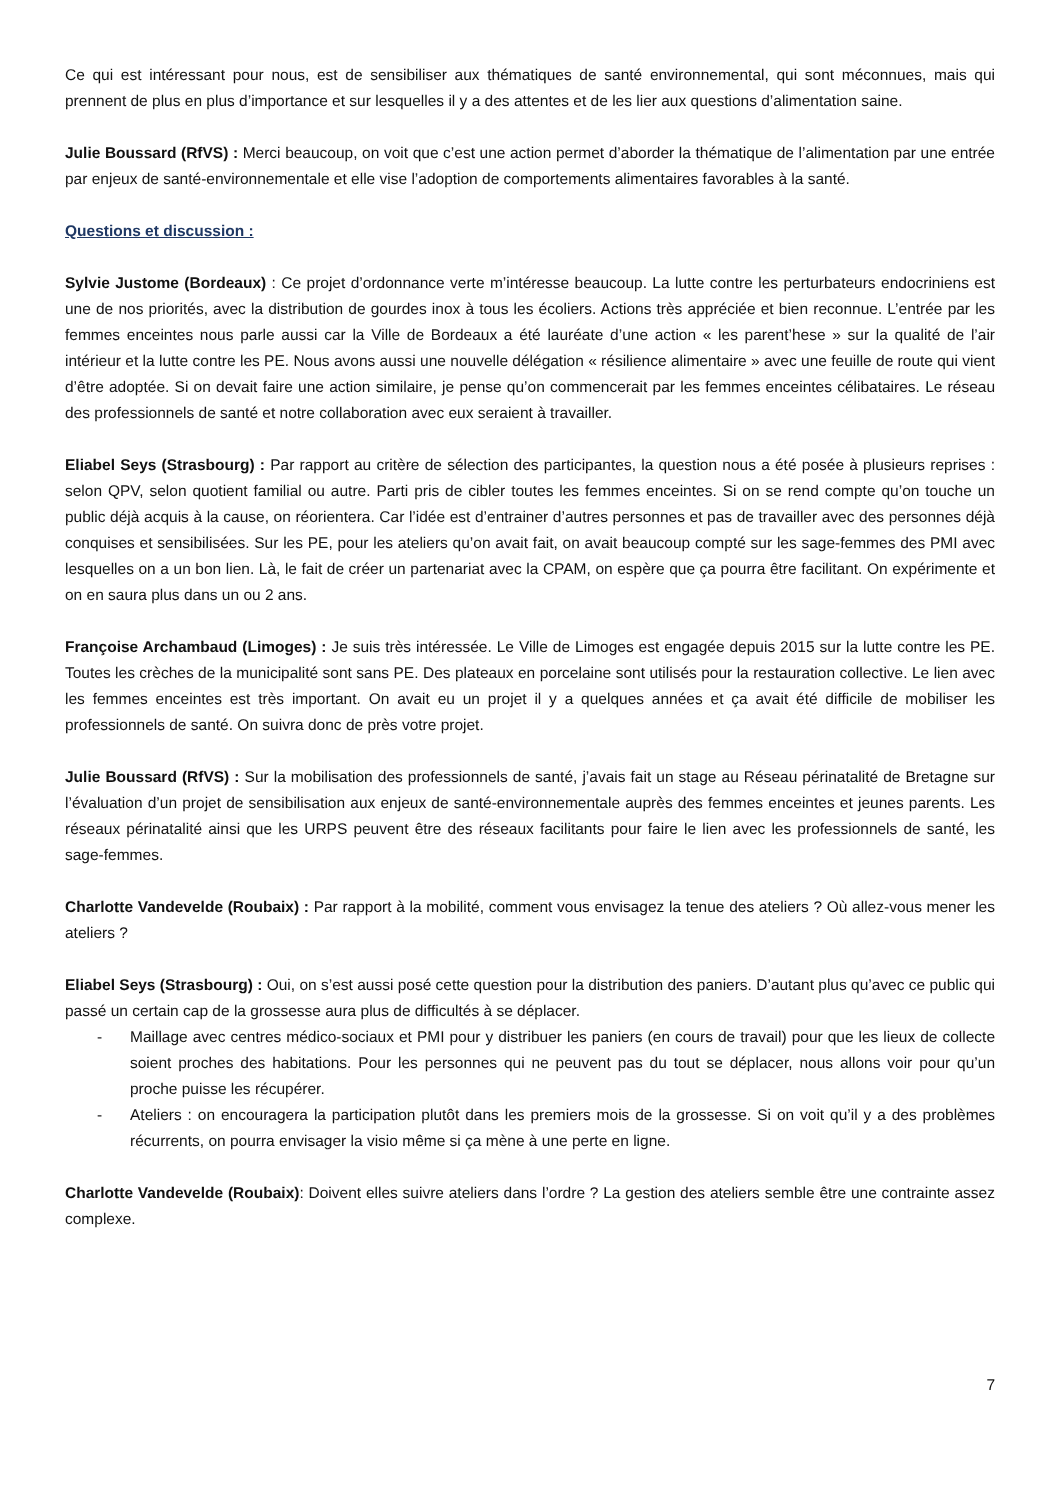Ce qui est intéressant pour nous, est de sensibiliser aux thématiques de santé environnemental, qui sont méconnues, mais qui prennent de plus en plus d’importance et sur lesquelles il y a des attentes et de les lier aux questions d’alimentation saine.
Julie Boussard (RfVS) : Merci beaucoup, on voit que c’est une action permet d’aborder la thématique de l’alimentation par une entrée par enjeux de santé-environnementale et elle vise l’adoption de comportements alimentaires favorables à la santé.
Questions et discussion :
Sylvie Justome (Bordeaux) : Ce projet d’ordonnance verte m’intéresse beaucoup. La lutte contre les perturbateurs endocriniens est une de nos priorités, avec la distribution de gourdes inox à tous les écoliers. Actions très appréciée et bien reconnue. L’entrée par les femmes enceintes nous parle aussi car la Ville de Bordeaux a été lauréate d’une action « les parent’hese » sur la qualité de l’air intérieur et la lutte contre les PE. Nous avons aussi une nouvelle délégation « résilience alimentaire » avec une feuille de route qui vient d’être adoptée. Si on devait faire une action similaire, je pense qu’on commencerait par les femmes enceintes célibataires. Le réseau des professionnels de santé et notre collaboration avec eux seraient à travailler.
Eliabel Seys (Strasbourg) : Par rapport au critère de sélection des participantes, la question nous a été posée à plusieurs reprises : selon QPV, selon quotient familial ou autre. Parti pris de cibler toutes les femmes enceintes. Si on se rend compte qu’on touche un public déjà acquis à la cause, on réorientera. Car l’idée est d’entrainer d’autres personnes et pas de travailler avec des personnes déjà conquises et sensibilisées. Sur les PE, pour les ateliers qu’on avait fait, on avait beaucoup compté sur les sage-femmes des PMI avec lesquelles on a un bon lien. Là, le fait de créer un partenariat avec la CPAM, on espère que ça pourra être facilitant. On expérimente et on en saura plus dans un ou 2 ans.
Françoise Archambaud (Limoges) : Je suis très intéressée. Le Ville de Limoges est engagée depuis 2015 sur la lutte contre les PE. Toutes les crèches de la municipalité sont sans PE. Des plateaux en porcelaine sont utilisés pour la restauration collective. Le lien avec les femmes enceintes est très important. On avait eu un projet il y a quelques années et ça avait été difficile de mobiliser les professionnels de santé. On suivra donc de près votre projet.
Julie Boussard (RfVS) : Sur la mobilisation des professionnels de santé, j’avais fait un stage au Réseau périnatalité de Bretagne sur l’évaluation d’un projet de sensibilisation aux enjeux de santé-environnementale auprès des femmes enceintes et jeunes parents. Les réseaux périnatalité ainsi que les URPS peuvent être des réseaux facilitants pour faire le lien avec les professionnels de santé, les sage-femmes.
Charlotte Vandevelde (Roubaix) : Par rapport à la mobilité, comment vous envisagez la tenue des ateliers ? Où allez-vous mener les ateliers ?
Eliabel Seys (Strasbourg) : Oui, on s’est aussi posé cette question pour la distribution des paniers. D’autant plus qu’avec ce public qui passé un certain cap de la grossesse aura plus de difficultés à se déplacer.
- Maillage avec centres médico-sociaux et PMI pour y distribuer les paniers (en cours de travail) pour que les lieux de collecte soient proches des habitations. Pour les personnes qui ne peuvent pas du tout se déplacer, nous allons voir pour qu’un proche puisse les récupérer.
- Ateliers : on encouragera la participation plutôt dans les premiers mois de la grossesse. Si on voit qu’il y a des problèmes récurrents, on pourra envisager la visio même si ça mène à une perte en ligne.
Charlotte Vandevelde (Roubaix): Doivent elles suivre ateliers dans l’ordre ? La gestion des ateliers semble être une contrainte assez complexe.
7